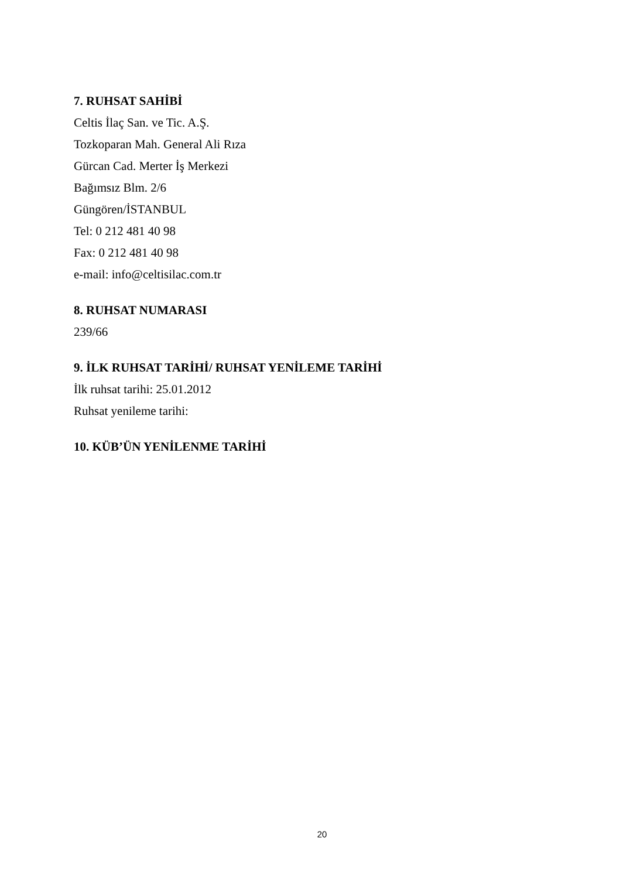7. RUHSAT SAHİBİ
Celtis İlaç San. ve Tic. A.Ş.
Tozkoparan Mah. General Ali Rıza
Gürcan Cad. Merter İş Merkezi
Bağımsız Blm. 2/6
Güngören/İSTANBUL
Tel: 0 212 481 40 98
Fax: 0 212 481 40 98
e-mail: info@celtisilac.com.tr
8. RUHSAT NUMARASI
239/66
9. İLK RUHSAT TARİHİ/ RUHSAT YENİLEME TARİHİ
İlk ruhsat tarihi: 25.01.2012
Ruhsat yenileme tarihi:
10. KÜB’ÜN YENİLENME TARİHİ
20